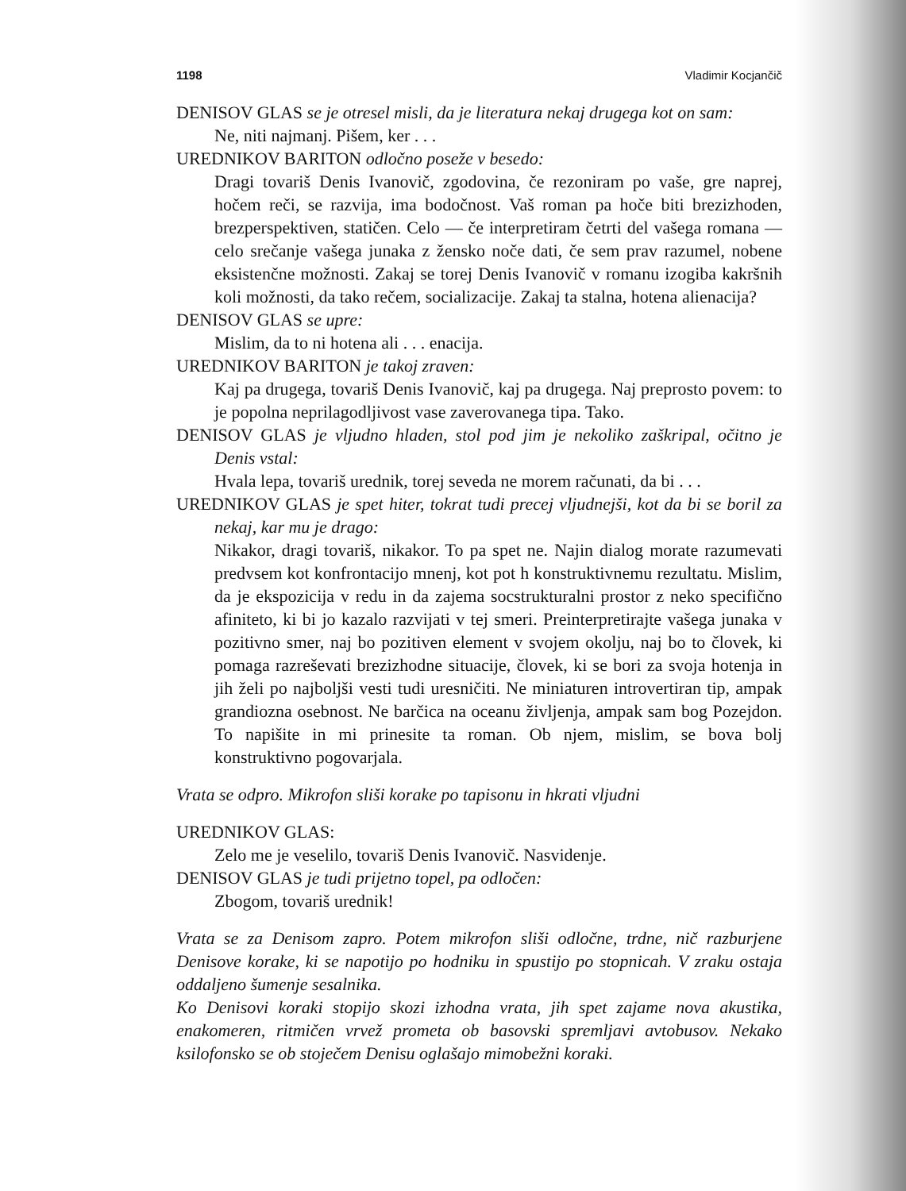1198 Vladimir Kocjančič
DENISOV GLAS se je otresel misli, da je literatura nekaj drugega kot on sam:
Ne, niti najmanj. Pišem, ker . . .
UREDNIKOV BARITON odločno poseže v besedo:
Dragi tovariš Denis Ivanovič, zgodovina, če rezoniram po vaše, gre naprej, hočem reči, se razvija, ima bodočnost. Vaš roman pa hoče biti brezizhoden, brezperspektiven, statičen. Celo — če interpretiram četrti del vašega romana — celo srečanje vašega junaka z žensko noče dati, če sem prav razumel, nobene eksistenčne možnosti. Zakaj se torej Denis Ivanovič v romanu izogiba kakršnih koli možnosti, da tako rečem, socializacije. Zakaj ta stalna, hotena alienacija?
DENISOV GLAS se upre:
Mislim, da to ni hotena ali . . . enacija.
UREDNIKOV BARITON je takoj zraven:
Kaj pa drugega, tovariš Denis Ivanovič, kaj pa drugega. Naj preprosto povem: to je popolna neprilagodljivost vase zaverovanega tipa. Tako.
DENISOV GLAS je vljudno hladen, stol pod jim je nekoliko zaškripal, očitno je Denis vstal:
Hvala lepa, tovariš urednik, torej seveda ne morem računati, da bi . . .
UREDNIKOV GLAS je spet hiter, tokrat tudi precej vljudnejši, kot da bi se boril za nekaj, kar mu je drago:
Nikakor, dragi tovariš, nikakor. To pa spet ne. Najin dialog morate razumevati predvsem kot konfrontacijo mnenj, kot pot h konstruktivnemu rezultatu. Mislim, da je ekspozicija v redu in da zajema socstrukturalni prostor z neko specifično afiniteto, ki bi jo kazalo razvijati v tej smeri. Preinterpretirajte vašega junaka v pozitivno smer, naj bo pozitiven element v svojem okolju, naj bo to človek, ki pomaga razreševati brezizhodne situacije, človek, ki se bori za svoja hotenja in jih želi po najboljši vesti tudi uresničiti. Ne miniaturen introvertiran tip, ampak grandiozna osebnost. Ne barčica na oceanu življenja, ampak sam bog Pozejdon. To napišite in mi prinesite ta roman. Ob njem, mislim, se bova bolj konstruktivno pogovarjala.
Vrata se odpro. Mikrofon sliši korake po tapisonu in hkrati vljudni
UREDNIKOV GLAS:
Zelo me je veselilo, tovariš Denis Ivanovič. Nasvidenje.
DENISOV GLAS je tudi prijetno topel, pa odločen:
Zbogom, tovariš urednik!
Vrata se za Denisom zapro. Potem mikrofon sliši odločne, trdne, nič razburjene Denisove korake, ki se napotijo po hodniku in spustijo po stopnicah. V zraku ostaja oddaljeno šumenje sesalnika.
Ko Denisovi koraki stopijo skozi izhodna vrata, jih spet zajame nova akustika, enakomeren, ritmičen vrvež prometa ob basovski spremljavi avtobusov. Nekako ksilofonsko se ob stoječem Denisu oglašajo mimobežni koraki.